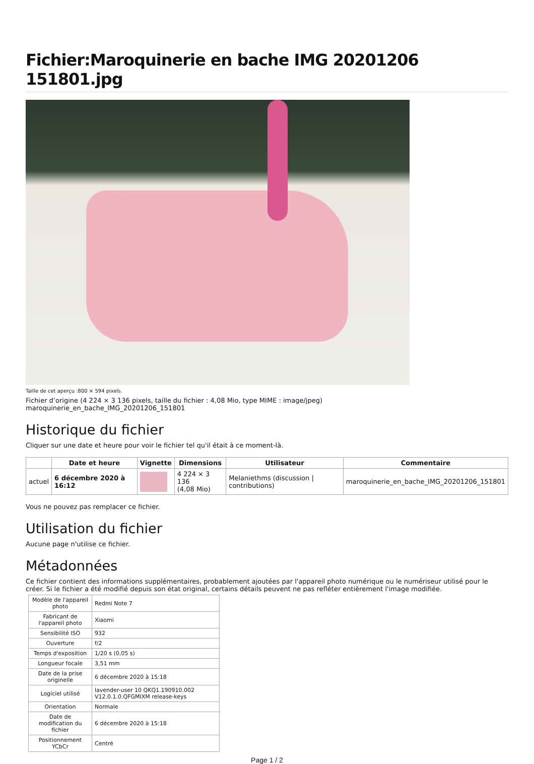Fichier:Maroquinerie en bache IMG 20201206 151801.jpg
Taille de cet aperçu :800 × 594 pixels.
Fichier d’origine (4 224 × 3 136 pixels, taille du fichier : 4,08 Mio, type MIME : image/jpeg)
maroquinerie_en_bache_IMG_20201206_151801
Historique du fichier
Cliquer sur une date et heure pour voir le fichier tel qu'il était à ce moment-là.
| | Date et heure | Vignette | Dimensions | Utilisateur | Commentaire |
| --- | --- | --- | --- | --- | --- |
| actuel | 6 décembre 2020 à 16:12 | | 4 224 × 3 136 (4,08 Mio) | Melaniethms (discussion / contributions) | maroquinerie_en_bache_IMG_20201206_151801 |
Vous ne pouvez pas remplacer ce fichier.
Utilisation du fichier
Aucune page n'utilise ce fichier.
Métadonnées
Ce fichier contient des informations supplémentaires, probablement ajoutées par l'appareil photo numérique ou le numériseur utilisé pour le créer. Si le fichier a été modifié depuis son état original, certains détails peuvent ne pas refléter entièrement l'image modifiée.
| Modèle de l'appareil photo | Redmi Note 7 |
| Fabricant de l'appareil photo | Xiaomi |
| Sensibilité ISO | 932 |
| Ouverture | f/2 |
| Temps d'exposition | 1/20 s (0,05 s) |
| Longueur focale | 3,51 mm |
| Date de la prise originelle | 6 décembre 2020 à 15:18 |
| Logiciel utilisé | lavender-user 10 QKQ1.190910.002 V12.0.1.0.QFGMIXM release-keys |
| Orientation | Normale |
| Date de modification du fichier | 6 décembre 2020 à 15:18 |
| Positionnement YCbCr | Centré |
Page 1 / 2